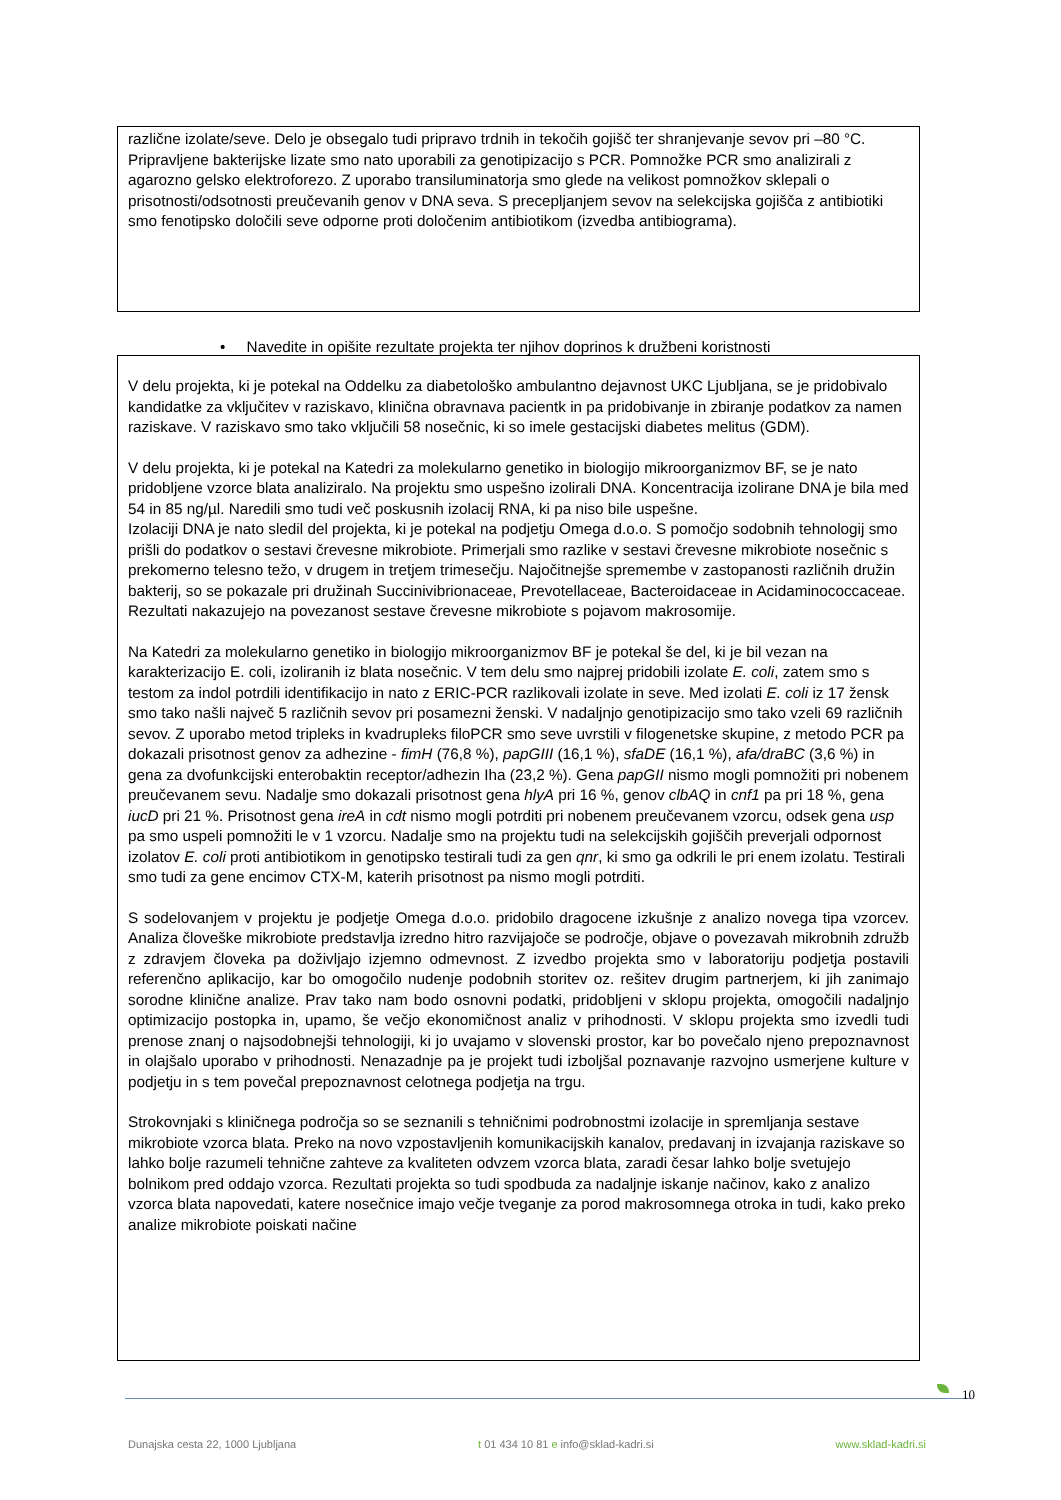različne izolate/seve. Delo je obsegalo tudi pripravo trdnih in tekočih gojišč ter shranjevanje sevov pri –80 °C. Pripravljene bakterijske lizate smo nato uporabili za genotipizacijo s PCR. Pomnožke PCR smo analizirali z agarozno gelsko elektroforezo. Z uporabo transiluminatorja smo glede na velikost pomnožkov sklepali o prisotnosti/odsotnosti preučevanih genov v DNA seva. S precepljanjem sevov na selekcijska gojišča z antibiotiki smo fenotipsko določili seve odporne proti določenim antibiotikom (izvedba antibiograma).
• Navedite in opišite rezultate projekta ter njihov doprinos k družbeni koristnosti
V delu projekta, ki je potekal na Oddelku za diabetološko ambulantno dejavnost UKC Ljubljana, se je pridobivalo kandidatke za vključitev v raziskavo, klinična obravnava pacientk in pa pridobivanje in zbiranje podatkov za namen raziskave. V raziskavo smo tako vključili 58 nosečnic, ki so imele gestacijski diabetes melitus (GDM).
V delu projekta, ki je potekal na Katedri za molekularno genetiko in biologijo mikroorganizmov BF, se je nato pridobljene vzorce blata analiziralo. Na projektu smo uspešno izolirali DNA. Koncentracija izolirane DNA je bila med 54 in 85 ng/µl. Naredili smo tudi več poskusnih izolacij RNA, ki pa niso bile uspešne.
Izolaciji DNA je nato sledil del projekta, ki je potekal na podjetju Omega d.o.o. S pomočjo sodobnih tehnologij smo prišli do podatkov o sestavi črevesne mikrobiote. Primerjali smo razlike v sestavi črevesne mikrobiote nosečnic s prekomerno telesno težo, v drugem in tretjem trimesečju. Najočitnejše spremembe v zastopanosti različnih družin bakterij, so se pokazale pri družinah Succinivibrionaceae, Prevotellaceae, Bacteroidaceae in Acidaminococcaceae. Rezultati nakazujejo na povezanost sestave črevesne mikrobiote s pojavom makrosomije.
Na Katedri za molekularno genetiko in biologijo mikroorganizmov BF je potekal še del, ki je bil vezan na karakterizacijo E. coli, izoliranih iz blata nosečnic. V tem delu smo najprej pridobili izolate E. coli, zatem smo s testom za indol potrdili identifikacijo in nato z ERIC-PCR razlikovali izolate in seve. Med izolati E. coli iz 17 žensk smo tako našli največ 5 različnih sevov pri posamezni ženski. V nadaljnjo genotipizacijo smo tako vzeli 69 različnih sevov. Z uporabo metod tripleks in kvadrupleks filoPCR smo seve uvrstili v filogenetske skupine, z metodo PCR pa dokazali prisotnost genov za adhezine - fimH (76,8 %), papGIII (16,1 %), sfaDE (16,1 %), afa/draBC (3,6 %) in gena za dvofunkcijski enterobaktin receptor/adhezin Iha (23,2 %). Gena papGII nismo mogli pomnožiti pri nobenem preučevanem sevu. Nadalje smo dokazali prisotnost gena hlyA pri 16 %, genov clbAQ in cnf1 pa pri 18 %, gena iucD pri 21 %. Prisotnost gena ireA in cdt nismo mogli potrditi pri nobenem preučevanem vzorcu, odsek gena usp pa smo uspeli pomnožiti le v 1 vzorcu. Nadalje smo na projektu tudi na selekcijskih gojiščih preverjali odpornost izolatov E. coli proti antibiotikom in genotipsko testirali tudi za gen qnr, ki smo ga odkrili le pri enem izolatu. Testirali smo tudi za gene encimov CTX-M, katerih prisotnost pa nismo mogli potrditi.
S sodelovanjem v projektu je podjetje Omega d.o.o. pridobilo dragocene izkušnje z analizo novega tipa vzorcev. Analiza človeške mikrobiote predstavlja izredno hitro razvijajoče se področje, objave o povezavah mikrobnih združb z zdravjem človeka pa doživljajo izjemno odmevnost. Z izvedbo projekta smo v laboratoriju podjetja postavili referenčno aplikacijo, kar bo omogočilo nudenje podobnih storitev oz. rešitev drugim partnerjem, ki jih zanimajo sorodne klinične analize. Prav tako nam bodo osnovni podatki, pridobljeni v sklopu projekta, omogočili nadaljnjo optimizacijo postopka in, upamo, še večjo ekonomičnost analiz v prihodnosti. V sklopu projekta smo izvedli tudi prenose znanj o najsodobnejši tehnologiji, ki jo uvajamo v slovenski prostor, kar bo povečalo njeno prepoznavnost in olajšalo uporabo v prihodnosti. Nenazadnje pa je projekt tudi izboljšal poznavanje razvojno usmerjene kulture v podjetju in s tem povečal prepoznavnost celotnega podjetja na trgu.
Strokovnjaki s kliničnega področja so se seznanili s tehničnimi podrobnostmi izolacije in spremljanja sestave mikrobiote vzorca blata. Preko na novo vzpostavljenih komunikacijskih kanalov, predavanj in izvajanja raziskave so lahko bolje razumeli tehnične zahteve za kvaliteten odvzem vzorca blata, zaradi česar lahko bolje svetujejo bolnikom pred oddajo vzorca. Rezultati projekta so tudi spodbuda za nadaljnje iskanje načinov, kako z analizo vzorca blata napovedati, katere nosečnice imajo večje tveganje za porod makrosomnega otroka in tudi, kako preko analize mikrobiote poiskati načine
10
Dunajska cesta 22, 1000 Ljubljana t 01 434 10 81 e info@sklad-kadri.si www.sklad-kadri.si